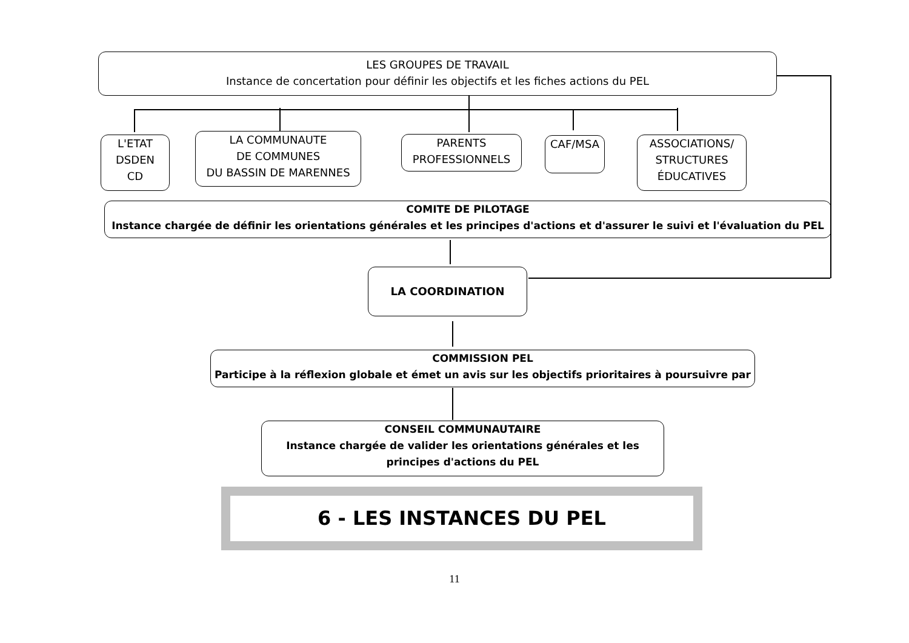LES GROUPES DE TRAVAIL
Instance de concertation pour définir les objectifs et les fiches actions du PEL
L'ETAT
DSDEN
CD
LA COMMUNAUTE
DE COMMUNES
DU BASSIN DE MARENNES
PARENTS
PROFESSIONNELS
CAF/MSA
ASSOCIATIONS/
STRUCTURES
ÉDUCATIVES
COMITE DE PILOTAGE
Instance chargée de définir les orientations générales et les principes d'actions et d'assurer le suivi et l'évaluation du PEL
LA COORDINATION
COMMISSION PEL
Participe à la réflexion globale et émet un avis sur les objectifs prioritaires à poursuivre par
CONSEIL COMMUNAUTAIRE
Instance chargée de valider les orientations générales et les
principes d'actions du PEL
6 - LES INSTANCES DU PEL
11